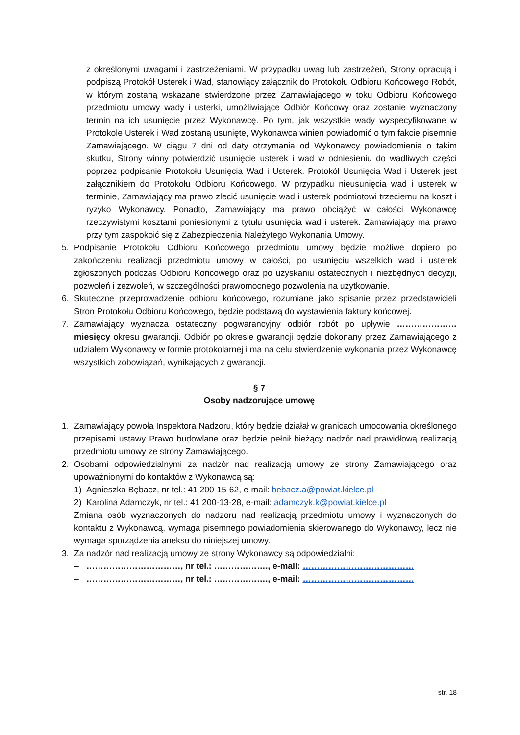z określonymi uwagami i zastrzeżeniami. W przypadku uwag lub zastrzeżeń, Strony opracują i podpiszą Protokół Usterek i Wad, stanowiący załącznik do Protokołu Odbioru Końcowego Robót, w którym zostaną wskazane stwierdzone przez Zamawiającego w toku Odbioru Końcowego przedmiotu umowy wady i usterki, umożliwiające Odbiór Końcowy oraz zostanie wyznaczony termin na ich usunięcie przez Wykonawcę. Po tym, jak wszystkie wady wyspecyfikowane w Protokole Usterek i Wad zostaną usunięte, Wykonawca winien powiadomić o tym fakcie pisemnie Zamawiającego. W ciągu 7 dni od daty otrzymania od Wykonawcy powiadomienia o takim skutku, Strony winny potwierdzić usunięcie usterek i wad w odniesieniu do wadliwych części poprzez podpisanie Protokołu Usunięcia Wad i Usterek. Protokół Usunięcia Wad i Usterek jest załącznikiem do Protokołu Odbioru Końcowego. W przypadku nieusunięcia wad i usterek w terminie, Zamawiający ma prawo zlecić usunięcie wad i usterek podmiotowi trzeciemu na koszt i ryzyko Wykonawcy. Ponadto, Zamawiający ma prawo obciążyć w całości Wykonawcę rzeczywistymi kosztami poniesionymi z tytułu usunięcia wad i usterek. Zamawiający ma prawo przy tym zaspokoić się z Zabezpieczenia Należytego Wykonania Umowy.
5. Podpisanie Protokołu Odbioru Końcowego przedmiotu umowy będzie możliwe dopiero po zakończeniu realizacji przedmiotu umowy w całości, po usunięciu wszelkich wad i usterek zgłoszonych podczas Odbioru Końcowego oraz po uzyskaniu ostatecznych i niezbędnych decyzji, pozwoleń i zezwoleń, w szczególności prawomocnego pozwolenia na użytkowanie.
6. Skuteczne przeprowadzenie odbioru końcowego, rozumiane jako spisanie przez przedstawicieli Stron Protokołu Odbioru Końcowego, będzie podstawą do wystawienia faktury końcowej.
7. Zamawiający wyznacza ostateczny pogwarancyjny odbiór robót po upływie ………………… miesięcy okresu gwarancji. Odbiór po okresie gwarancji będzie dokonany przez Zamawiającego z udziałem Wykonawcy w formie protokolarnej i ma na celu stwierdzenie wykonania przez Wykonawcę wszystkich zobowiązań, wynikających z gwarancji.
§ 7
Osoby nadzorujące umowę
1. Zamawiający powoła Inspektora Nadzoru, który będzie działał w granicach umocowania określonego przepisami ustawy Prawo budowlane oraz będzie pełnił bieżący nadzór nad prawidłową realizacją przedmiotu umowy ze strony Zamawiającego.
2. Osobami odpowiedzialnymi za nadzór nad realizacją umowy ze strony Zamawiającego oraz upoważnionymi do kontaktów z Wykonawcą są:
1) Agnieszka Bębacz, nr tel.: 41 200-15-62, e-mail: bebacz.a@powiat.kielce.pl
2) Karolina Adamczyk, nr tel.: 41 200-13-28, e-mail: adamczyk.k@powiat.kielce.pl
Zmiana osób wyznaczonych do nadzoru nad realizacją przedmiotu umowy i wyznaczonych do kontaktu z Wykonawcą, wymaga pisemnego powiadomienia skierowanego do Wykonawcy, lecz nie wymaga sporządzenia aneksu do niniejszej umowy.
3. Za nadzór nad realizacją umowy ze strony Wykonawcy są odpowiedzialni:
– ……………………………, nr tel.: ………………., e-mail: …………………………………
– ……………………………, nr tel.: ………………., e-mail: …………………………………
str. 18